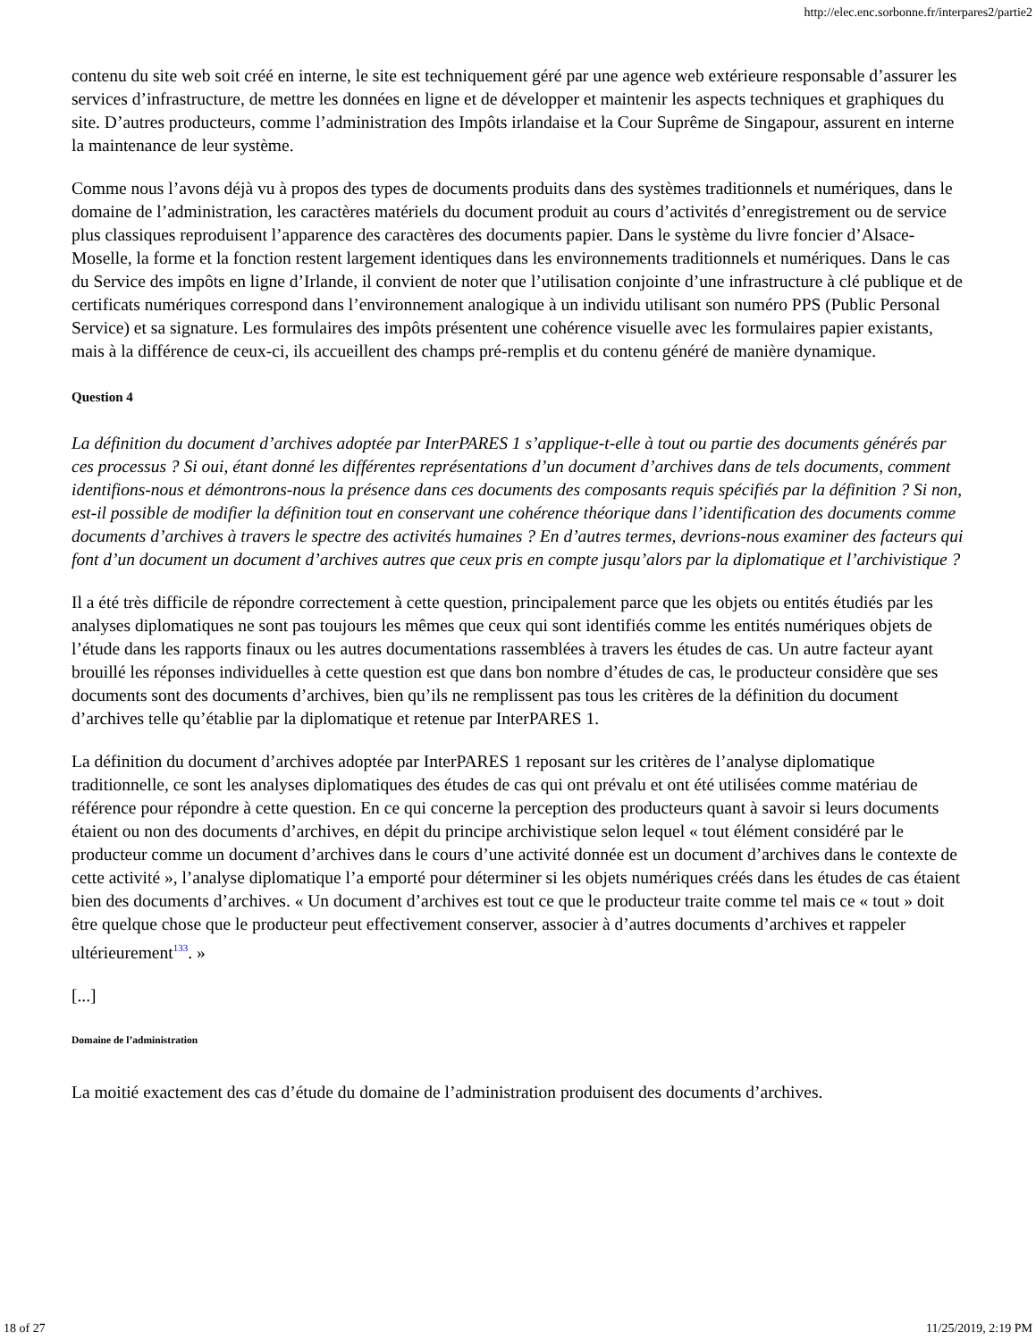http://elec.enc.sorbonne.fr/interpares2/partie2
contenu du site web soit créé en interne, le site est techniquement géré par une agence web extérieure responsable d’assurer les services d’infrastructure, de mettre les données en ligne et de développer et maintenir les aspects techniques et graphiques du site. D’autres producteurs, comme l’administration des Impôts irlandaise et la Cour Suprême de Singapour, assurent en interne la maintenance de leur système.
Comme nous l’avons déjà vu à propos des types de documents produits dans des systèmes traditionnels et numériques, dans le domaine de l’administration, les caractères matériels du document produit au cours d’activités d’enregistrement ou de service plus classiques reproduisent l’apparence des caractères des documents papier. Dans le système du livre foncier d’Alsace-Moselle, la forme et la fonction restent largement identiques dans les environnements traditionnels et numériques. Dans le cas du Service des impôts en ligne d’Irlande, il convient de noter que l’utilisation conjointe d’une infrastructure à clé publique et de certificats numériques correspond dans l’environnement analogique à un individu utilisant son numéro PPS (Public Personal Service) et sa signature. Les formulaires des impôts présentent une cohérence visuelle avec les formulaires papier existants, mais à la différence de ceux-ci, ils accueillent des champs pré-remplis et du contenu généré de manière dynamique.
Question 4
La définition du document d’archives adoptée par InterPARES 1 s’applique-t-elle à tout ou partie des documents générés par ces processus ? Si oui, étant donné les différentes représentations d’un document d’archives dans de tels documents, comment identifions-nous et démontrons-nous la présence dans ces documents des composants requis spécifiés par la définition ? Si non, est-il possible de modifier la définition tout en conservant une cohérence théorique dans l’identification des documents comme documents d’archives à travers le spectre des activités humaines ? En d’autres termes, devrions-nous examiner des facteurs qui font d’un document un document d’archives autres que ceux pris en compte jusqu’alors par la diplomatique et l’archivistique ?
Il a été très difficile de répondre correctement à cette question, principalement parce que les objets ou entités étudiés par les analyses diplomatiques ne sont pas toujours les mêmes que ceux qui sont identifiés comme les entités numériques objets de l’étude dans les rapports finaux ou les autres documentations rassemblées à travers les études de cas. Un autre facteur ayant brouillé les réponses individuelles à cette question est que dans bon nombre d’études de cas, le producteur considère que ses documents sont des documents d’archives, bien qu’ils ne remplissent pas tous les critères de la définition du document d’archives telle qu’établie par la diplomatique et retenue par InterPARES 1.
La définition du document d’archives adoptée par InterPARES 1 reposant sur les critères de l’analyse diplomatique traditionnelle, ce sont les analyses diplomatiques des études de cas qui ont prévalu et ont été utilisées comme matériau de référence pour répondre à cette question. En ce qui concerne la perception des producteurs quant à savoir si leurs documents étaient ou non des documents d’archives, en dépit du principe archivistique selon lequel « tout élément considéré par le producteur comme un document d’archives dans le cours d’une activité donnée est un document d’archives dans le contexte de cette activité », l’analyse diplomatique l’a emporté pour déterminer si les objets numériques créés dans les études de cas étaient bien des documents d’archives. « Un document d’archives est tout ce que le producteur traite comme tel mais ce « tout » doit être quelque chose que le producteur peut effectivement conserver, associer à d’autres documents d’archives et rappeler ultérieurement<sup>133</sup>. »
[...]
Domaine de l’administration
La moitié exactement des cas d’étude du domaine de l’administration produisent des documents d’archives.
18 of 27 11/25/2019, 2:19 PM